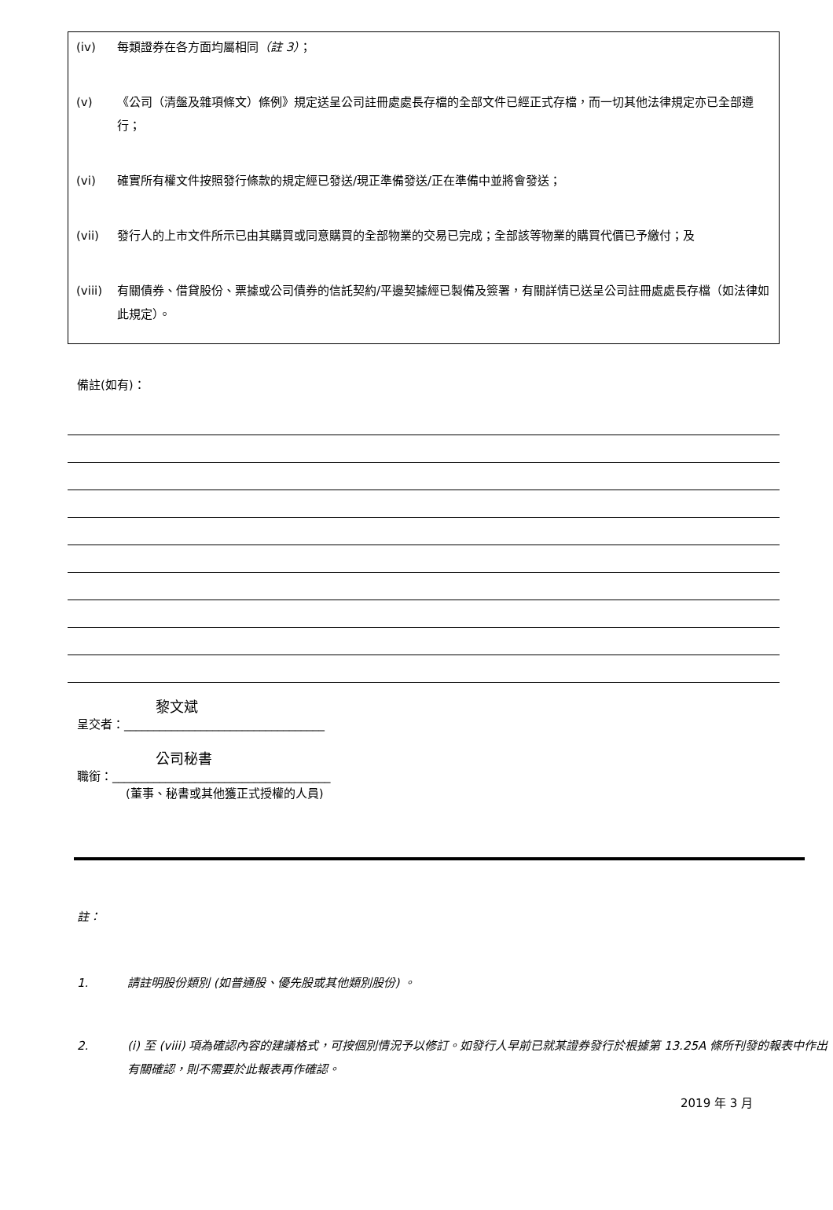(iv) 每類證券在各方面均屬相同（註 3）；
(v) 《公司（清盤及雜項條文）條例》規定送呈公司註冊處處長存檔的全部文件已經正式存檔，而一切其他法律規定亦已全部遵行；
(vi) 確實所有權文件按照發行條款的規定經已發送/現正準備發送/正在準備中並將會發送；
(vii) 發行人的上市文件所示已由其購買或同意購買的全部物業的交易已完成；全部該等物業的購買代價已予繳付；及
(viii) 有關債券、借貸股份、票據或公司債券的信託契約/平邊契據經已製備及簽署，有關詳情已送呈公司註冊處處長存檔（如法律如此規定）。
備註(如有)：
黎文斌
呈交者：__________________________________
公司秘書
職銜：_____________________________________
(董事、秘書或其他獲正式授權的人員)
註：
1. 請註明股份類別 (如普通股、優先股或其他類別股份) 。
2. (i) 至 (viii) 項為確認內容的建議格式，可按個別情況予以修訂。如發行人早前已就某證券發行於根據第 13.25A 條所刊發的報表中作出有關確認，則不需要於此報表再作確認。
2019 年 3 月